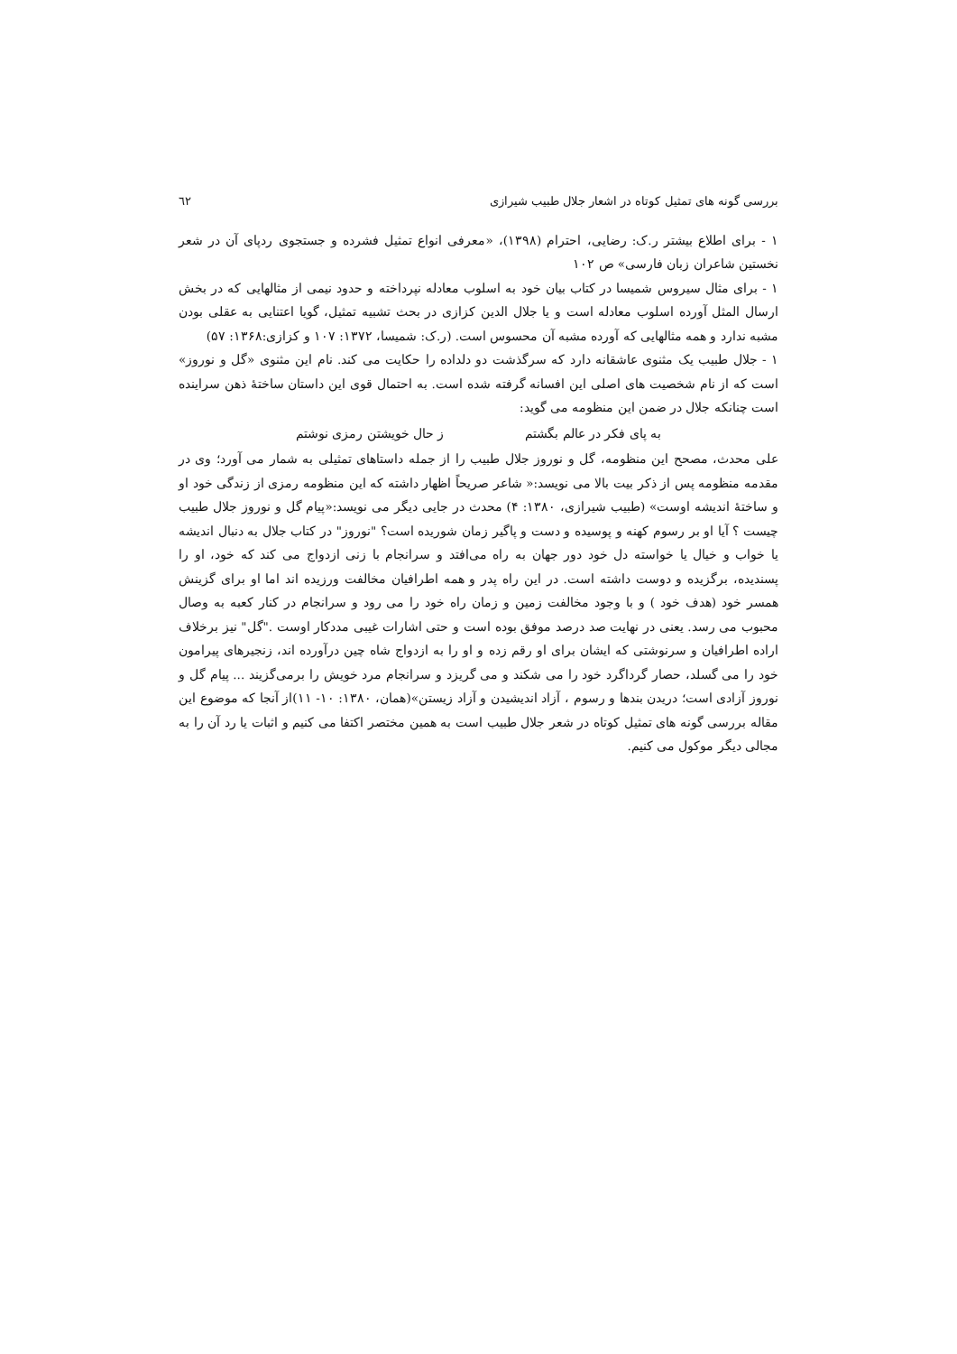بررسی گونه های تمثیل کوتاه در اشعار جلال طبیب شیرازی ٦٢
۱ - برای اطلاع بیشتر ر.ک: رضایی، احترام (۱۳۹۸)، «معرفی انواع تمثیل فشرده و جستجوی ردپای آن در شعر نخستین شاعران زبان فارسی» ص ۱۰۲
۱ - برای مثال سیروس شمیسا در کتاب بیان خود به اسلوب معادله نپرداخته و حدود نیمی از مثالهایی که در بخش ارسال المثل آورده اسلوب معادله است و یا جلال الدین کزازی در بحث تشبیه تمثیل، گویا اعتنایی به عقلی بودن مشبه ندارد و همه مثالهایی که آورده مشبه آن محسوس است. (ر.ک: شمیسا، ۱۳۷۲: ۱۰۷ و کزازی:۱۳۶۸: ۵۷)
۱ - جلال طبیب یک مثنوی عاشقانه دارد که سرگذشت دو دلداده را حکایت می کند. نام این مثنوی «گل و نوروز» است که از نام شخصیت های اصلی این افسانه گرفته شده است. به احتمال قوی این داستان ساختهٔ ذهن سراینده است چنانکه جلال در ضمن این منظومه می گوید:
به پای فکر در عالم بگشتم ز حال خویشتن رمزی نوشتم
علی محدث، مصحح این منظومه، گل و نوروز جلال طبیب را از جمله داستاهای تمثیلی به شمار می آورد؛ وی در مقدمه منظومه پس از ذکر بیت بالا می نویسد:« شاعر صریحاً اظهار داشته که این منظومه رمزی از زندگی خود او و ساختهٔ اندیشه اوست» (طبیب شیرازی، ۱۳۸۰: ۴) محدث در جایی دیگر می نویسد:«پیام گل و نوروز جلال طبیب چیست ؟ آیا او بر رسوم کهنه و پوسیده و دست و پاگیر زمان شوریده است؟ "نوروز" در کتاب جلال به دنبال اندیشه یا خواب و خیال یا خواسته دل خود دور جهان به راه می‌افتد و سرانجام با زنی ازدواج می کند که خود، او را پسندیده، برگزیده و دوست داشته است. در این راه پدر و همه اطرافیان مخالفت ورزیده اند اما او برای گزینش همسر خود (هدف خود ) و با وجود مخالفت زمین و زمان راه خود را می رود و سرانجام در کنار کعبه به وصال محبوب می رسد. یعنی در نهایت صد درصد موفق بوده است و حتی اشارات غیبی مددکار اوست ."گل" نیز برخلاف اراده اطرافیان و سرنوشتی که ایشان برای او رقم زده و او را به ازدواج شاه چین درآورده اند، زنجیرهای پیرامون خود را می گسلد، حصار گرداگرد خود را می شکند و می گریزد و سرانجام مرد خویش را برمی‌گزیند ... پیام گل و نوروز آزادی است؛ دریدن بندها و رسوم ، آزاد اندیشیدن و آزاد زیستن»(همان، ۱۳۸۰: ۱۰- ۱۱)از آنجا که موضوع این مقاله بررسی گونه های تمثیل کوتاه در شعر جلال طبیب است به همین مختصر اکتفا می کنیم و اثبات یا رد آن را به مجالی دیگر موکول می کنیم.